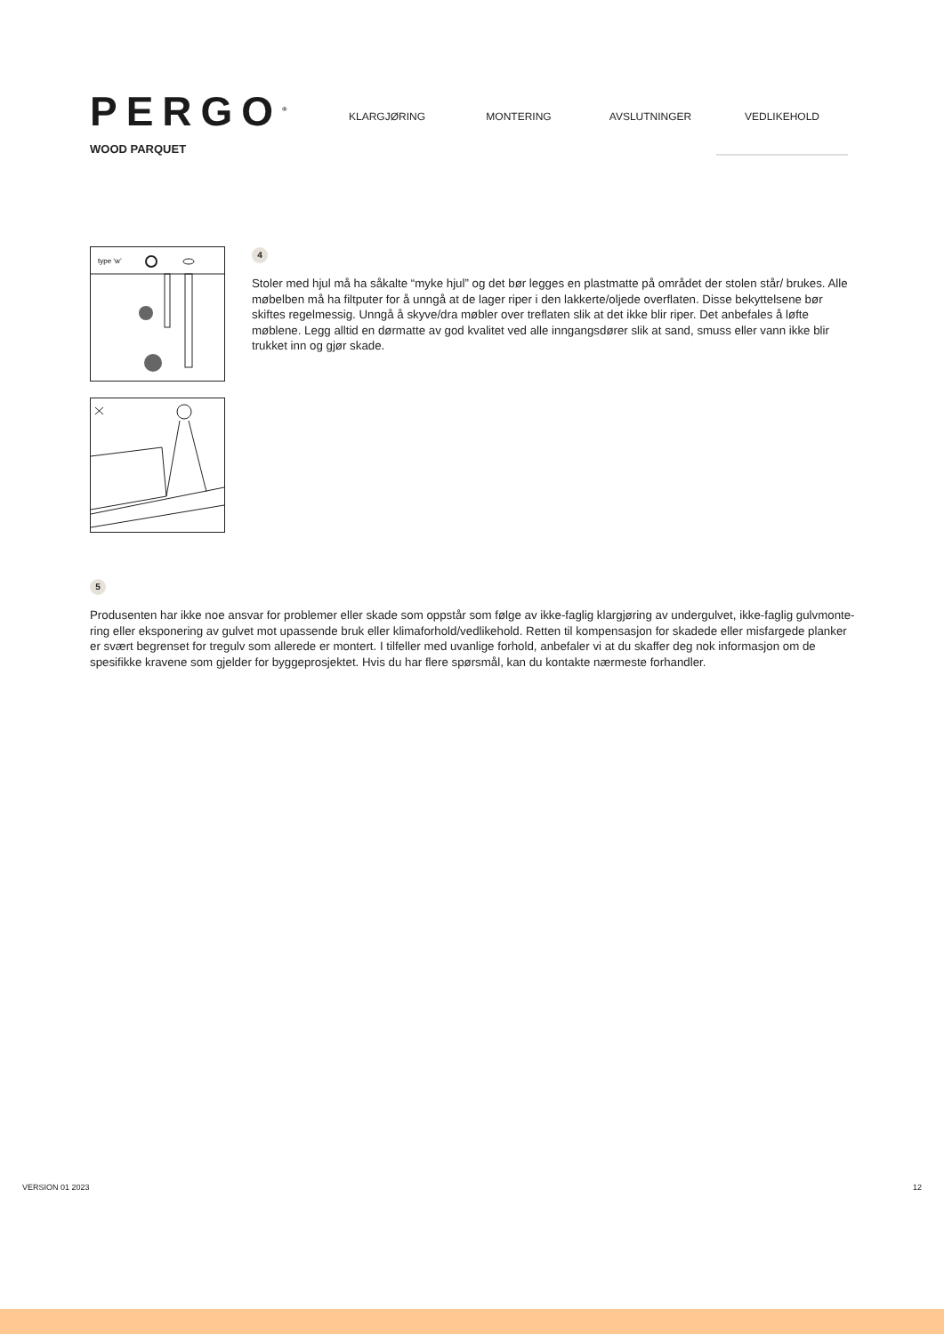PERGO<sup>®</sup>
WOOD PARQUET
KLARGJØRING MONTERING AVSLUTNINGER VEDLIKEHOLD
type ‘w’
4
Stoler med hjul må ha såkalte “myke hjul” og det bør legges en plastmatte på området der stolen står/ brukes. Alle møbelben må ha filtputer for å unngå at de lager riper i den lakkerte/oljede overflaten. Disse bekyttelsene bør skiftes regelmessig. Unngå å skyve/dra møbler over treflaten slik at det ikke blir riper. Det anbefales å løfte møblene. Legg alltid en dørmatte av god kvalitet ved alle inngangsdører slik at sand, smuss eller vann ikke blir trukket inn og gjør skade.
5
Produsenten har ikke noe ansvar for problemer eller skade som oppstår som følge av ikke-faglig klargjøring av undergulvet, ikke-faglig gulvmonte-ring eller eksponering av gulvet mot upassende bruk eller klimaforhold/vedlikehold. Retten til kompensasjon for skadede eller misfargede planker er svært begrenset for tregulv som allerede er montert. I tilfeller med uvanlige forhold, anbefaler vi at du skaffer deg nok informasjon om de spesifikke kravene som gjelder for byggeprosjektet. Hvis du har flere spørsmål, kan du kontakte nærmeste forhandler.
VERSION 01 2023 12